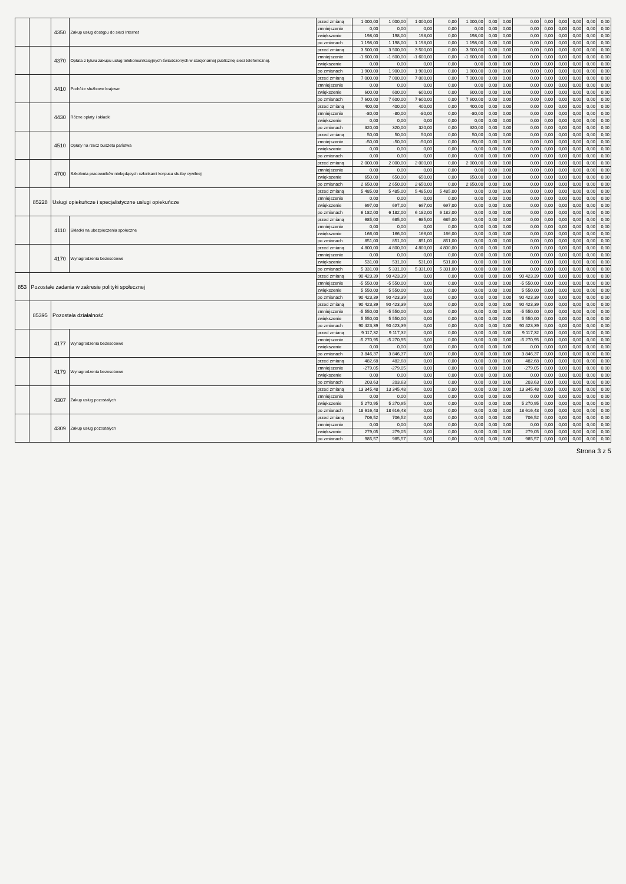| | | 4350 | Zakup usług dostępu do sieci Internet | przed zmianą | 1 000,00 | 1 000,00 | 1 000,00 | 0,00 | 1 000,00 | 0,00 | 0,00 | 0,00 | 0,00 | 0,00 | 0,00 | 0,00 | 0,00 |
| | | | | zmniejszenie | 0,00 | 0,00 | 0,00 | 0,00 | 0,00 | 0,00 | 0,00 | 0,00 | 0,00 | 0,00 | 0,00 | 0,00 | 0,00 |
| | | | | zwiększenie | 198,00 | 198,00 | 198,00 | 0,00 | 198,00 | 0,00 | 0,00 | 0,00 | 0,00 | 0,00 | 0,00 | 0,00 | 0,00 |
| | | | | po zmianach | 1 198,00 | 1 198,00 | 1 198,00 | 0,00 | 1 198,00 | 0,00 | 0,00 | 0,00 | 0,00 | 0,00 | 0,00 | 0,00 | 0,00 |
| | | 4370 | Opłata z tytułu zakupu usług telekomunikacyjnych świadczonych w stacjonarnej publicznej sieci telefonicznej. | przed zmianą | 3 500,00 | 3 500,00 | 3 500,00 | 0,00 | 3 500,00 | 0,00 | 0,00 | 0,00 | 0,00 | 0,00 | 0,00 | 0,00 | 0,00 |
| | | | | zmniejszenie | -1 600,00 | -1 600,00 | -1 600,00 | 0,00 | -1 600,00 | 0,00 | 0,00 | 0,00 | 0,00 | 0,00 | 0,00 | 0,00 | 0,00 |
| | | | | zwiększenie | 0,00 | 0,00 | 0,00 | 0,00 | 0,00 | 0,00 | 0,00 | 0,00 | 0,00 | 0,00 | 0,00 | 0,00 | 0,00 |
| | | | | po zmianach | 1 900,00 | 1 900,00 | 1 900,00 | 0,00 | 1 900,00 | 0,00 | 0,00 | 0,00 | 0,00 | 0,00 | 0,00 | 0,00 | 0,00 |
| | | 4410 | Podróże służbowe krajowe | przed zmianą | 7 000,00 | 7 000,00 | 7 000,00 | 0,00 | 7 000,00 | 0,00 | 0,00 | 0,00 | 0,00 | 0,00 | 0,00 | 0,00 | 0,00 |
| | | | | zmniejszenie | 0,00 | 0,00 | 0,00 | 0,00 | 0,00 | 0,00 | 0,00 | 0,00 | 0,00 | 0,00 | 0,00 | 0,00 | 0,00 |
| | | | | zwiększenie | 600,00 | 600,00 | 600,00 | 0,00 | 600,00 | 0,00 | 0,00 | 0,00 | 0,00 | 0,00 | 0,00 | 0,00 | 0,00 |
| | | | | po zmianach | 7 600,00 | 7 600,00 | 7 600,00 | 0,00 | 7 600,00 | 0,00 | 0,00 | 0,00 | 0,00 | 0,00 | 0,00 | 0,00 | 0,00 |
| | | 4430 | Różne opłaty i składki | przed zmianą | 400,00 | 400,00 | 400,00 | 0,00 | 400,00 | 0,00 | 0,00 | 0,00 | 0,00 | 0,00 | 0,00 | 0,00 | 0,00 |
| | | | | zmniejszenie | -80,00 | -80,00 | -80,00 | 0,00 | -80,00 | 0,00 | 0,00 | 0,00 | 0,00 | 0,00 | 0,00 | 0,00 | 0,00 |
| | | | | zwiększenie | 0,00 | 0,00 | 0,00 | 0,00 | 0,00 | 0,00 | 0,00 | 0,00 | 0,00 | 0,00 | 0,00 | 0,00 | 0,00 |
| | | | | po zmianach | 320,00 | 320,00 | 320,00 | 0,00 | 320,00 | 0,00 | 0,00 | 0,00 | 0,00 | 0,00 | 0,00 | 0,00 | 0,00 |
| | | 4510 | Opłaty na rzecz budżetu państwa | przed zmianą | 50,00 | 50,00 | 50,00 | 0,00 | 50,00 | 0,00 | 0,00 | 0,00 | 0,00 | 0,00 | 0,00 | 0,00 | 0,00 |
| | | | | zmniejszenie | -50,00 | -50,00 | -50,00 | 0,00 | -50,00 | 0,00 | 0,00 | 0,00 | 0,00 | 0,00 | 0,00 | 0,00 | 0,00 |
| | | | | zwiększenie | 0,00 | 0,00 | 0,00 | 0,00 | 0,00 | 0,00 | 0,00 | 0,00 | 0,00 | 0,00 | 0,00 | 0,00 | 0,00 |
| | | | | po zmianach | 0,00 | 0,00 | 0,00 | 0,00 | 0,00 | 0,00 | 0,00 | 0,00 | 0,00 | 0,00 | 0,00 | 0,00 | 0,00 |
| | | 4700 | Szkolenia pracowników niebędących członkami korpusu służby cywilnej | przed zmianą | 2 000,00 | 2 000,00 | 2 000,00 | 0,00 | 2 000,00 | 0,00 | 0,00 | 0,00 | 0,00 | 0,00 | 0,00 | 0,00 | 0,00 |
| | | | | zmniejszenie | 0,00 | 0,00 | 0,00 | 0,00 | 0,00 | 0,00 | 0,00 | 0,00 | 0,00 | 0,00 | 0,00 | 0,00 | 0,00 |
| | | | | zwiększenie | 650,00 | 650,00 | 650,00 | 0,00 | 650,00 | 0,00 | 0,00 | 0,00 | 0,00 | 0,00 | 0,00 | 0,00 | 0,00 |
| | | | | po zmianach | 2 650,00 | 2 650,00 | 2 650,00 | 0,00 | 2 650,00 | 0,00 | 0,00 | 0,00 | 0,00 | 0,00 | 0,00 | 0,00 | 0,00 |
| | 85228 | Usługi opiekuńcze i specjalistyczne usługi opiekuńcze | | przed zmianą | 5 485,00 | 5 485,00 | 5 485,00 | 5 485,00 | 0,00 | 0,00 | 0,00 | 0,00 | 0,00 | 0,00 | 0,00 | 0,00 | 0,00 |
| | | | | zmniejszenie | 0,00 | 0,00 | 0,00 | 0,00 | 0,00 | 0,00 | 0,00 | 0,00 | 0,00 | 0,00 | 0,00 | 0,00 | 0,00 |
| | | | | zwiększenie | 697,00 | 697,00 | 697,00 | 697,00 | 0,00 | 0,00 | 0,00 | 0,00 | 0,00 | 0,00 | 0,00 | 0,00 | 0,00 |
| | | | | po zmianach | 6 182,00 | 6 182,00 | 6 182,00 | 6 182,00 | 0,00 | 0,00 | 0,00 | 0,00 | 0,00 | 0,00 | 0,00 | 0,00 | 0,00 |
| | | 4110 | Składki na ubezpieczenia społeczne | przed zmianą | 685,00 | 685,00 | 685,00 | 685,00 | 0,00 | 0,00 | 0,00 | 0,00 | 0,00 | 0,00 | 0,00 | 0,00 | 0,00 |
| | | | | zmniejszenie | 0,00 | 0,00 | 0,00 | 0,00 | 0,00 | 0,00 | 0,00 | 0,00 | 0,00 | 0,00 | 0,00 | 0,00 | 0,00 |
| | | | | zwiększenie | 166,00 | 166,00 | 166,00 | 166,00 | 0,00 | 0,00 | 0,00 | 0,00 | 0,00 | 0,00 | 0,00 | 0,00 | 0,00 |
| | | | | po zmianach | 851,00 | 851,00 | 851,00 | 851,00 | 0,00 | 0,00 | 0,00 | 0,00 | 0,00 | 0,00 | 0,00 | 0,00 | 0,00 |
| | | 4170 | Wynagrodzenia bezosobowe | przed zmianą | 4 800,00 | 4 800,00 | 4 800,00 | 4 800,00 | 0,00 | 0,00 | 0,00 | 0,00 | 0,00 | 0,00 | 0,00 | 0,00 | 0,00 |
| | | | | zmniejszenie | 0,00 | 0,00 | 0,00 | 0,00 | 0,00 | 0,00 | 0,00 | 0,00 | 0,00 | 0,00 | 0,00 | 0,00 | 0,00 |
| | | | | zwiększenie | 531,00 | 531,00 | 531,00 | 531,00 | 0,00 | 0,00 | 0,00 | 0,00 | 0,00 | 0,00 | 0,00 | 0,00 | 0,00 |
| | | | | po zmianach | 5 331,00 | 5 331,00 | 5 331,00 | 5 331,00 | 0,00 | 0,00 | 0,00 | 0,00 | 0,00 | 0,00 | 0,00 | 0,00 | 0,00 |
| 853 | Pozostałe zadania w zakresie polityki społecznej | | | przed zmianą | 90 423,39 | 90 423,39 | 0,00 | 0,00 | 0,00 | 0,00 | 0,00 | 90 423,39 | 0,00 | 0,00 | 0,00 | 0,00 | 0,00 |
| | | | | zmniejszenie | -5 550,00 | -5 550,00 | 0,00 | 0,00 | 0,00 | 0,00 | 0,00 | -5 550,00 | 0,00 | 0,00 | 0,00 | 0,00 | 0,00 |
| | | | | zwiększenie | 5 550,00 | 5 550,00 | 0,00 | 0,00 | 0,00 | 0,00 | 0,00 | 5 550,00 | 0,00 | 0,00 | 0,00 | 0,00 | 0,00 |
| | | | | po zmianach | 90 423,39 | 90 423,39 | 0,00 | 0,00 | 0,00 | 0,00 | 0,00 | 90 423,39 | 0,00 | 0,00 | 0,00 | 0,00 | 0,00 |
| | 85395 | Pozostała działalność | | przed zmianą | 90 423,39 | 90 423,39 | 0,00 | 0,00 | 0,00 | 0,00 | 0,00 | 90 423,39 | 0,00 | 0,00 | 0,00 | 0,00 | 0,00 |
| | | | | zmniejszenie | -5 550,00 | -5 550,00 | 0,00 | 0,00 | 0,00 | 0,00 | 0,00 | -5 550,00 | 0,00 | 0,00 | 0,00 | 0,00 | 0,00 |
| | | | | zwiększenie | 5 550,00 | 5 550,00 | 0,00 | 0,00 | 0,00 | 0,00 | 0,00 | 5 550,00 | 0,00 | 0,00 | 0,00 | 0,00 | 0,00 |
| | | | | po zmianach | 90 423,39 | 90 423,39 | 0,00 | 0,00 | 0,00 | 0,00 | 0,00 | 90 423,39 | 0,00 | 0,00 | 0,00 | 0,00 | 0,00 |
| | | 4177 | Wynagrodzenia bezosobowe | przed zmianą | 9 117,32 | 9 117,32 | 0,00 | 0,00 | 0,00 | 0,00 | 0,00 | 9 117,32 | 0,00 | 0,00 | 0,00 | 0,00 | 0,00 |
| | | | | zmniejszenie | -5 270,95 | -5 270,95 | 0,00 | 0,00 | 0,00 | 0,00 | 0,00 | -5 270,95 | 0,00 | 0,00 | 0,00 | 0,00 | 0,00 |
| | | | | zwiększenie | 0,00 | 0,00 | 0,00 | 0,00 | 0,00 | 0,00 | 0,00 | 0,00 | 0,00 | 0,00 | 0,00 | 0,00 | 0,00 |
| | | | | po zmianach | 3 846,37 | 3 846,37 | 0,00 | 0,00 | 0,00 | 0,00 | 0,00 | 3 846,37 | 0,00 | 0,00 | 0,00 | 0,00 | 0,00 |
| | | 4179 | Wynagrodzenia bezosobowe | przed zmianą | 482,68 | 482,68 | 0,00 | 0,00 | 0,00 | 0,00 | 0,00 | 482,68 | 0,00 | 0,00 | 0,00 | 0,00 | 0,00 |
| | | | | zmniejszenie | -279,05 | -279,05 | 0,00 | 0,00 | 0,00 | 0,00 | 0,00 | -279,05 | 0,00 | 0,00 | 0,00 | 0,00 | 0,00 |
| | | | | zwiększenie | 0,00 | 0,00 | 0,00 | 0,00 | 0,00 | 0,00 | 0,00 | 0,00 | 0,00 | 0,00 | 0,00 | 0,00 | 0,00 |
| | | | | po zmianach | 203,63 | 203,63 | 0,00 | 0,00 | 0,00 | 0,00 | 0,00 | 203,63 | 0,00 | 0,00 | 0,00 | 0,00 | 0,00 |
| | | 4307 | Zakup usług pozostałych | przed zmianą | 13 345,48 | 13 345,48 | 0,00 | 0,00 | 0,00 | 0,00 | 0,00 | 13 345,48 | 0,00 | 0,00 | 0,00 | 0,00 | 0,00 |
| | | | | zmniejszenie | 0,00 | 0,00 | 0,00 | 0,00 | 0,00 | 0,00 | 0,00 | 0,00 | 0,00 | 0,00 | 0,00 | 0,00 | 0,00 |
| | | | | zwiększenie | 5 270,95 | 5 270,95 | 0,00 | 0,00 | 0,00 | 0,00 | 0,00 | 5 270,95 | 0,00 | 0,00 | 0,00 | 0,00 | 0,00 |
| | | | | po zmianach | 18 616,43 | 18 616,43 | 0,00 | 0,00 | 0,00 | 0,00 | 0,00 | 18 616,43 | 0,00 | 0,00 | 0,00 | 0,00 | 0,00 |
| | | 4309 | Zakup usług pozostałych | przed zmianą | 706,52 | 706,52 | 0,00 | 0,00 | 0,00 | 0,00 | 0,00 | 706,52 | 0,00 | 0,00 | 0,00 | 0,00 | 0,00 |
| | | | | zmniejszenie | 0,00 | 0,00 | 0,00 | 0,00 | 0,00 | 0,00 | 0,00 | 0,00 | 0,00 | 0,00 | 0,00 | 0,00 | 0,00 |
| | | | | zwiększenie | 279,05 | 279,05 | 0,00 | 0,00 | 0,00 | 0,00 | 0,00 | 279,05 | 0,00 | 0,00 | 0,00 | 0,00 | 0,00 |
| | | | | po zmianach | 985,57 | 985,57 | 0,00 | 0,00 | 0,00 | 0,00 | 0,00 | 985,57 | 0,00 | 0,00 | 0,00 | 0,00 | 0,00 |
Strona 3 z 5